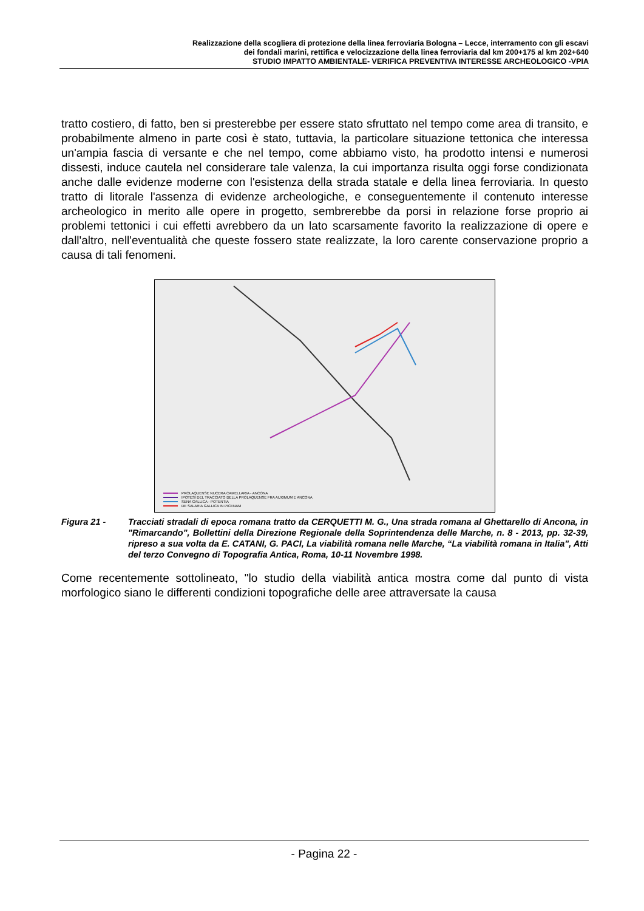Realizzazione della scogliera di protezione della linea ferroviaria Bologna – Lecce, interramento con gli escavi
dei fondali marini, rettifica e velocizzazione della linea ferroviaria dal km 200+175 al km 202+640
STUDIO IMPATTO AMBIENTALE- VERIFICA PREVENTIVA INTERESSE ARCHEOLOGICO -VPIA
tratto costiero, di fatto, ben si presterebbe per essere stato sfruttato nel tempo come area di transito, e probabilmente almeno in parte così è stato, tuttavia, la particolare situazione tettonica che interessa un'ampia fascia di versante e che nel tempo, come abbiamo visto, ha prodotto intensi e numerosi dissesti, induce cautela nel considerare tale valenza, la cui importanza risulta oggi forse condizionata anche dalle evidenze moderne con l'esistenza della strada statale e della linea ferroviaria. In questo tratto di litorale l'assenza di evidenze archeologiche, e conseguentemente il contenuto interesse archeologico in merito alle opere in progetto, sembrerebbe da porsi in relazione forse proprio ai problemi tettonici i cui effetti avrebbero da un lato scarsamente favorito la realizzazione di opere e dall'altro, nell'eventualità che queste fossero state realizzate, la loro carente conservazione proprio a causa di tali fenomeni.
PROLAQUENSE NUCERA CAMELLARIA - ANCONA
IPOTESI DEL TRACCIATO DELLA PROLAQUENSE FRA AUXIMUM E ANCONA
SENA GALLICA - POTENTIA
DE SALARIA GALLICA IN PICENAM
Figura 21 - Tracciati stradali di epoca romana tratto da CERQUETTI M. G., Una strada romana al Ghettarello di Ancona, in "Rimarcando", Bollettini della Direzione Regionale della Soprintendenza delle Marche, n. 8 - 2013, pp. 32-39, ripreso a sua volta da E. CATANI, G. PACI, La viabilità romana nelle Marche, “La viabilità romana in Italia", Atti del terzo Convegno di Topografia Antica, Roma, 10-11 Novembre 1998.
Come recentemente sottolineato, "lo studio della viabilità antica mostra come dal punto di vista morfologico siano le differenti condizioni topografiche delle aree attraversate la causa
- Pagina 22 -